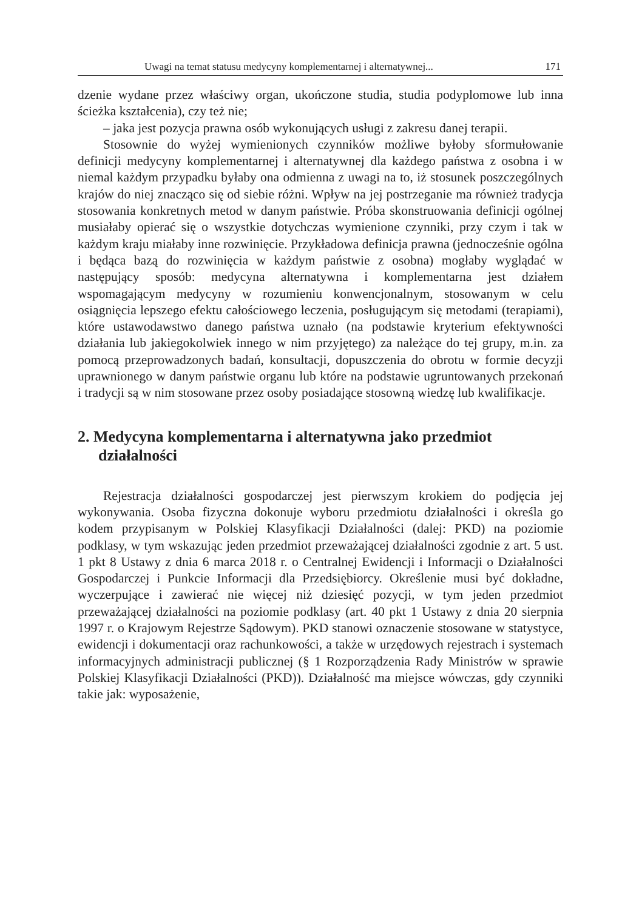Uwagi na temat statusu medycyny komplementarnej i alternatywnej... 171
dzenie wydane przez właściwy organ, ukończone studia, studia podyplomowe lub inna ścieżka kształcenia), czy też nie;
– jaka jest pozycja prawna osób wykonujących usługi z zakresu danej terapii.
Stosownie do wyżej wymienionych czynników możliwe byłoby sformułowanie definicji medycyny komplementarnej i alternatywnej dla każdego państwa z osobna i w niemal każdym przypadku byłaby ona odmienna z uwagi na to, iż stosunek poszczególnych krajów do niej znacząco się od siebie różni. Wpływ na jej postrzeganie ma również tradycja stosowania konkretnych metod w danym państwie. Próba skonstruowania definicji ogólnej musiałaby opierać się o wszystkie dotychczas wymienione czynniki, przy czym i tak w każdym kraju miałaby inne rozwinięcie. Przykładowa definicja prawna (jednocześnie ogólna i będąca bazą do rozwinięcia w każdym państwie z osobna) mogłaby wyglądać w następujący sposób: medycyna alternatywna i komplementarna jest działem wspomagającym medycyny w rozumieniu konwencjonalnym, stosowanym w celu osiągnięcia lepszego efektu całościowego leczenia, posługującym się metodami (terapiami), które ustawodawstwo danego państwa uznało (na podstawie kryterium efektywności działania lub jakiegokolwiek innego w nim przyjętego) za należące do tej grupy, m.in. za pomocą przeprowadzonych badań, konsultacji, dopuszczenia do obrotu w formie decyzji uprawnionego w danym państwie organu lub które na podstawie ugruntowanych przekonań i tradycji są w nim stosowane przez osoby posiadające stosowną wiedzę lub kwalifikacje.
2. Medycyna komplementarna i alternatywna jako przedmiot działalności
Rejestracja działalności gospodarczej jest pierwszym krokiem do podjęcia jej wykonywania. Osoba fizyczna dokonuje wyboru przedmiotu działalności i określa go kodem przypisanym w Polskiej Klasyfikacji Działalności (dalej: PKD) na poziomie podklasy, w tym wskazując jeden przedmiot przeważającej działalności zgodnie z art. 5 ust. 1 pkt 8 Ustawy z dnia 6 marca 2018 r. o Centralnej Ewidencji i Informacji o Działalności Gospodarczej i Punkcie Informacji dla Przedsiębiorcy. Określenie musi być dokładne, wyczerpujące i zawierać nie więcej niż dziesięć pozycji, w tym jeden przedmiot przeważającej działalności na poziomie podklasy (art. 40 pkt 1 Ustawy z dnia 20 sierpnia 1997 r. o Krajowym Rejestrze Sądowym). PKD stanowi oznaczenie stosowane w statystyce, ewidencji i dokumentacji oraz rachunkowości, a także w urzędowych rejestrach i systemach informacyjnych administracji publicznej (§ 1 Rozporządzenia Rady Ministrów w sprawie Polskiej Klasyfikacji Działalności (PKD)). Działalność ma miejsce wówczas, gdy czynniki takie jak: wyposażenie,